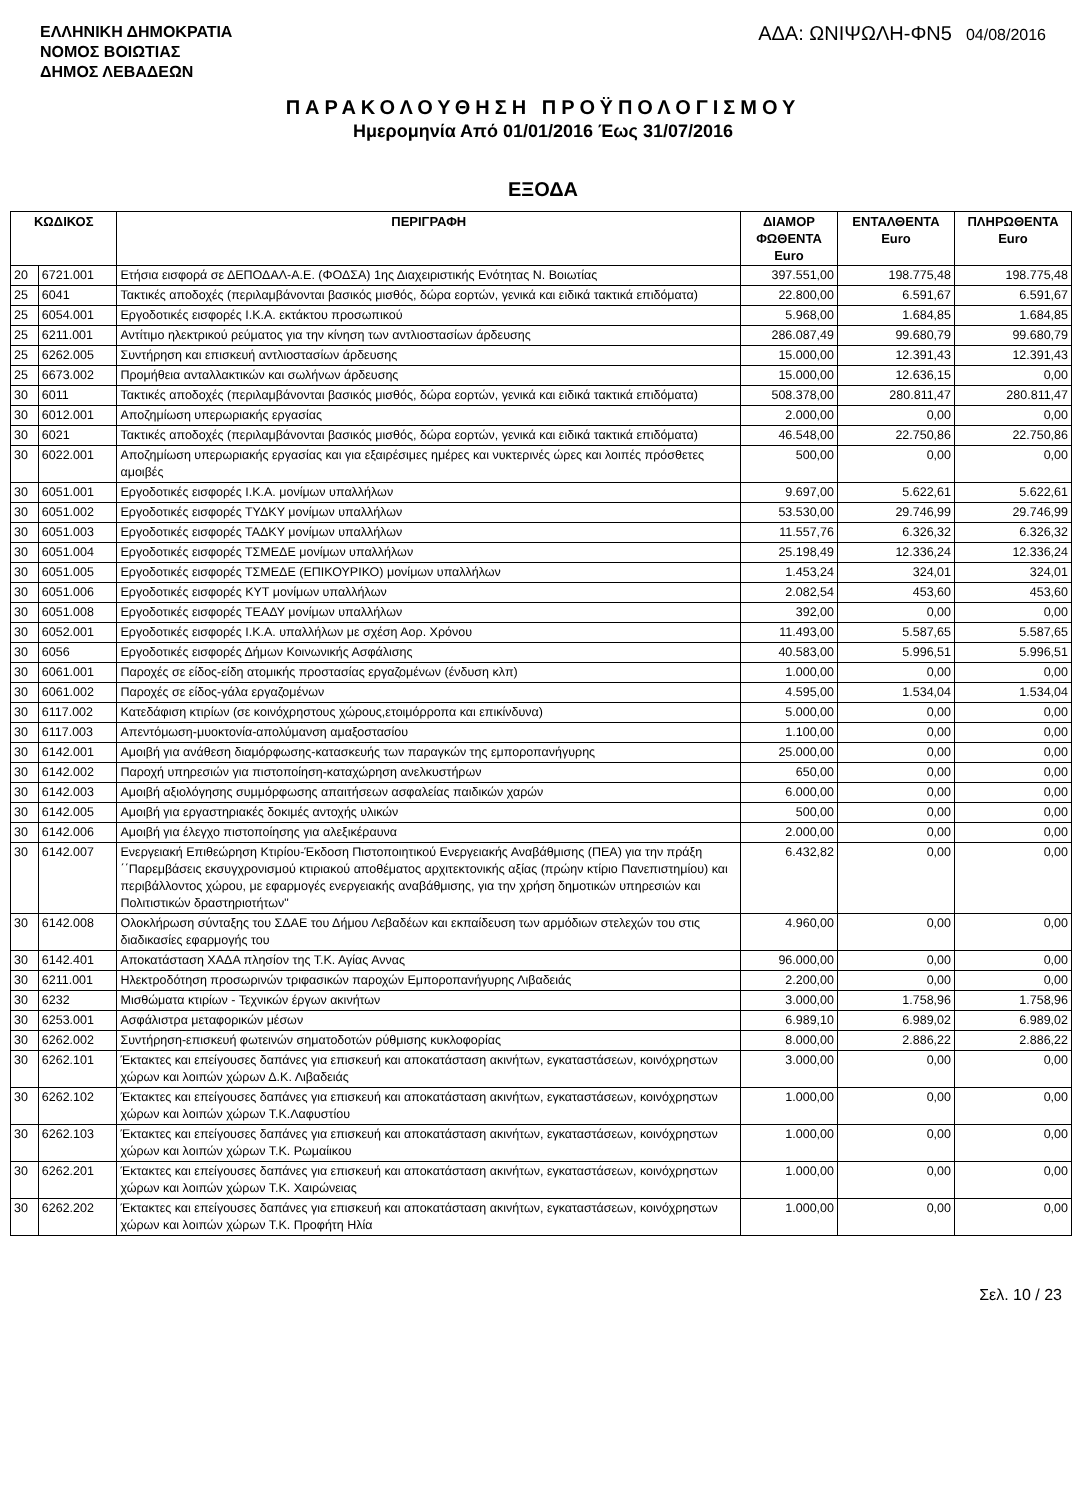ΕΛΛΗΝΙΚΗ ΔΗΜΟΚΡΑΤΙΑ
ΝΟΜΟΣ ΒΟΙΩΤΙΑΣ
ΔΗΜΟΣ ΛΕΒΑΔΕΩΝ
ΑΔΑ: ΩΝΙΨΩΛΗ-ΦΝ5 04/08/2016
ΠΑΡΑΚΟΛΟΥΘΗΣΗ ΠΡΟΫΠΟΛΟΓΙΣΜΟΥ
Ημερομηνία Από 01/01/2016 Έως 31/07/2016
ΕΞΟΔΑ
| ΚΩΔΙΚΟΣ | | ΠΕΡΙΓΡΑΦΗ | ΔΙΑΜΟΡ ΦΩΘΕΝΤΑ Euro | ΕΝΤΑΛΘΕΝΤΑ Euro | ΠΛΗΡΩΘΕΝΤΑ Euro |
| --- | --- | --- | --- | --- | --- |
| 20 | 6721.001 | Ετήσια εισφορά σε ΔΕΠΟΔΑΛ-Α.Ε. (ΦΟΔΣΑ) 1ης Διαχειριστικής Ενότητας Ν. Βοιωτίας | 397.551,00 | 198.775,48 | 198.775,48 |
| 25 | 6041 | Τακτικές αποδοχές (περιλαμβάνονται βασικός μισθός, δώρα εορτών, γενικά και ειδικά τακτικά επιδόματα) | 22.800,00 | 6.591,67 | 6.591,67 |
| 25 | 6054.001 | Εργοδοτικές εισφορές Ι.Κ.Α. εκτάκτου προσωπικού | 5.968,00 | 1.684,85 | 1.684,85 |
| 25 | 6211.001 | Αντίτιμο ηλεκτρικού ρεύματος για την κίνηση των αντλιοστασίων άρδευσης | 286.087,49 | 99.680,79 | 99.680,79 |
| 25 | 6262.005 | Συντήρηση και επισκευή αντλιοστασίων άρδευσης | 15.000,00 | 12.391,43 | 12.391,43 |
| 25 | 6673.002 | Προμήθεια ανταλλακτικών και σωλήνων άρδευσης | 15.000,00 | 12.636,15 | 0,00 |
| 30 | 6011 | Τακτικές αποδοχές (περιλαμβάνονται βασικός μισθός, δώρα εορτών, γενικά και ειδικά τακτικά επιδόματα) | 508.378,00 | 280.811,47 | 280.811,47 |
| 30 | 6012.001 | Αποζημίωση υπερωριακής εργασίας | 2.000,00 | 0,00 | 0,00 |
| 30 | 6021 | Τακτικές αποδοχές (περιλαμβάνονται βασικός μισθός, δώρα εορτών, γενικά και ειδικά τακτικά επιδόματα) | 46.548,00 | 22.750,86 | 22.750,86 |
| 30 | 6022.001 | Αποζημίωση υπερωριακής εργασίας και για εξαιρέσιμες ημέρες και νυκτερινές ώρες και λοιπές πρόσθετες αμοιβές | 500,00 | 0,00 | 0,00 |
| 30 | 6051.001 | Εργοδοτικές εισφορές Ι.Κ.Α. μονίμων υπαλλήλων | 9.697,00 | 5.622,61 | 5.622,61 |
| 30 | 6051.002 | Εργοδοτικές εισφορές ΤΥΔΚΥ μονίμων υπαλλήλων | 53.530,00 | 29.746,99 | 29.746,99 |
| 30 | 6051.003 | Εργοδοτικές εισφορές ΤΑΔΚΥ μονίμων υπαλλήλων | 11.557,76 | 6.326,32 | 6.326,32 |
| 30 | 6051.004 | Εργοδοτικές εισφορές ΤΣΜΕΔΕ μονίμων υπαλλήλων | 25.198,49 | 12.336,24 | 12.336,24 |
| 30 | 6051.005 | Εργοδοτικές εισφορές ΤΣΜΕΔΕ (ΕΠΙΚΟΥΡΙΚΟ) μονίμων υπαλλήλων | 1.453,24 | 324,01 | 324,01 |
| 30 | 6051.006 | Εργοδοτικές εισφορές ΚΥΤ μονίμων υπαλλήλων | 2.082,54 | 453,60 | 453,60 |
| 30 | 6051.008 | Εργοδοτικές εισφορές ΤΕΑΔΥ μονίμων υπαλλήλων | 392,00 | 0,00 | 0,00 |
| 30 | 6052.001 | Εργοδοτικές εισφορές Ι.Κ.Α. υπαλλήλων με σχέση Αορ. Χρόνου | 11.493,00 | 5.587,65 | 5.587,65 |
| 30 | 6056 | Εργοδοτικές εισφορές Δήμων Κοινωνικής Ασφάλισης | 40.583,00 | 5.996,51 | 5.996,51 |
| 30 | 6061.001 | Παροχές σε είδος-είδη ατομικής προστασίας εργαζομένων (ένδυση κλπ) | 1.000,00 | 0,00 | 0,00 |
| 30 | 6061.002 | Παροχές σε είδος-γάλα εργαζομένων | 4.595,00 | 1.534,04 | 1.534,04 |
| 30 | 6117.002 | Κατεδάφιση κτιρίων (σε κοινόχρηστους χώρους,ετοιμόρροπα και επικίνδυνα) | 5.000,00 | 0,00 | 0,00 |
| 30 | 6117.003 | Απεντόμωση-μυοκτονία-απολύμανση αμαξοστασίου | 1.100,00 | 0,00 | 0,00 |
| 30 | 6142.001 | Αμοιβή για ανάθεση διαμόρφωσης-κατασκευής των παραγκών της εμποροπανήγυρης | 25.000,00 | 0,00 | 0,00 |
| 30 | 6142.002 | Παροχή υπηρεσιών για πιστοποίηση-καταχώρηση ανελκυστήρων | 650,00 | 0,00 | 0,00 |
| 30 | 6142.003 | Αμοιβή αξιολόγησης συμμόρφωσης απαιτήσεων ασφαλείας παιδικών χαρών | 6.000,00 | 0,00 | 0,00 |
| 30 | 6142.005 | Αμοιβή για εργαστηριακές δοκιμές αντοχής υλικών | 500,00 | 0,00 | 0,00 |
| 30 | 6142.006 | Αμοιβή για έλεγχο πιστοποίησης για αλεξικέραυνα | 2.000,00 | 0,00 | 0,00 |
| 30 | 6142.007 | Ενεργειακή Επιθεώρηση Κτιρίου-Έκδοση Πιστοποιητικού Ενεργειακής Αναβάθμισης (ΠΕΑ) για την πράξη ΄΄Παρεμβάσεις εκσυγχρονισμού κτιριακού αποθέματος αρχιτεκτονικής αξίας (πρώην κτίριο Πανεπιστημίου) και περιβάλλοντος χώρου, με εφαρμογές ενεργειακής αναβάθμισης, για την χρήση δημοτικών υπηρεσιών και Πολιτιστικών δραστηριοτήτων" | 6.432,82 | 0,00 | 0,00 |
| 30 | 6142.008 | Ολοκλήρωση σύνταξης του ΣΔΑΕ του Δήμου Λεβαδέων και εκπαίδευση των αρμόδιων στελεχών του στις διαδικασίες εφαρμογής του | 4.960,00 | 0,00 | 0,00 |
| 30 | 6142.401 | Αποκατάσταση ΧΑΔΑ πλησίον της Τ.Κ. Αγίας Αννας | 96.000,00 | 0,00 | 0,00 |
| 30 | 6211.001 | Ηλεκτροδότηση προσωρινών τριφασικών παροχών Εμποροπανήγυρης Λιβαδειάς | 2.200,00 | 0,00 | 0,00 |
| 30 | 6232 | Μισθώματα κτιρίων - Τεχνικών έργων ακινήτων | 3.000,00 | 1.758,96 | 1.758,96 |
| 30 | 6253.001 | Ασφάλιστρα μεταφορικών μέσων | 6.989,10 | 6.989,02 | 6.989,02 |
| 30 | 6262.002 | Συντήρηση-επισκευή φωτεινών σηματοδοτών ρύθμισης κυκλοφορίας | 8.000,00 | 2.886,22 | 2.886,22 |
| 30 | 6262.101 | Έκτακτες και επείγουσες δαπάνες για επισκευή και αποκατάσταση ακινήτων, εγκαταστάσεων, κοινόχρηστων χώρων και λοιπών χώρων Δ.Κ. Λιβαδειάς | 3.000,00 | 0,00 | 0,00 |
| 30 | 6262.102 | Έκτακτες και επείγουσες δαπάνες για επισκευή και αποκατάσταση ακινήτων, εγκαταστάσεων, κοινόχρηστων χώρων και λοιπών χώρων Τ.Κ.Λαφυστίου | 1.000,00 | 0,00 | 0,00 |
| 30 | 6262.103 | Έκτακτες και επείγουσες δαπάνες για επισκευή και αποκατάσταση ακινήτων, εγκαταστάσεων, κοινόχρηστων χώρων και λοιπών χώρων Τ.Κ. Ρωμαίικου | 1.000,00 | 0,00 | 0,00 |
| 30 | 6262.201 | Έκτακτες και επείγουσες δαπάνες για επισκευή και αποκατάσταση ακινήτων, εγκαταστάσεων, κοινόχρηστων χώρων και λοιπών χώρων Τ.Κ. Χαιρώνειας | 1.000,00 | 0,00 | 0,00 |
| 30 | 6262.202 | Έκτακτες και επείγουσες δαπάνες για επισκευή και αποκατάσταση ακινήτων, εγκαταστάσεων, κοινόχρηστων χώρων και λοιπών χώρων Τ.Κ. Προφήτη Ηλία | 1.000,00 | 0,00 | 0,00 |
Σελ. 10 / 23